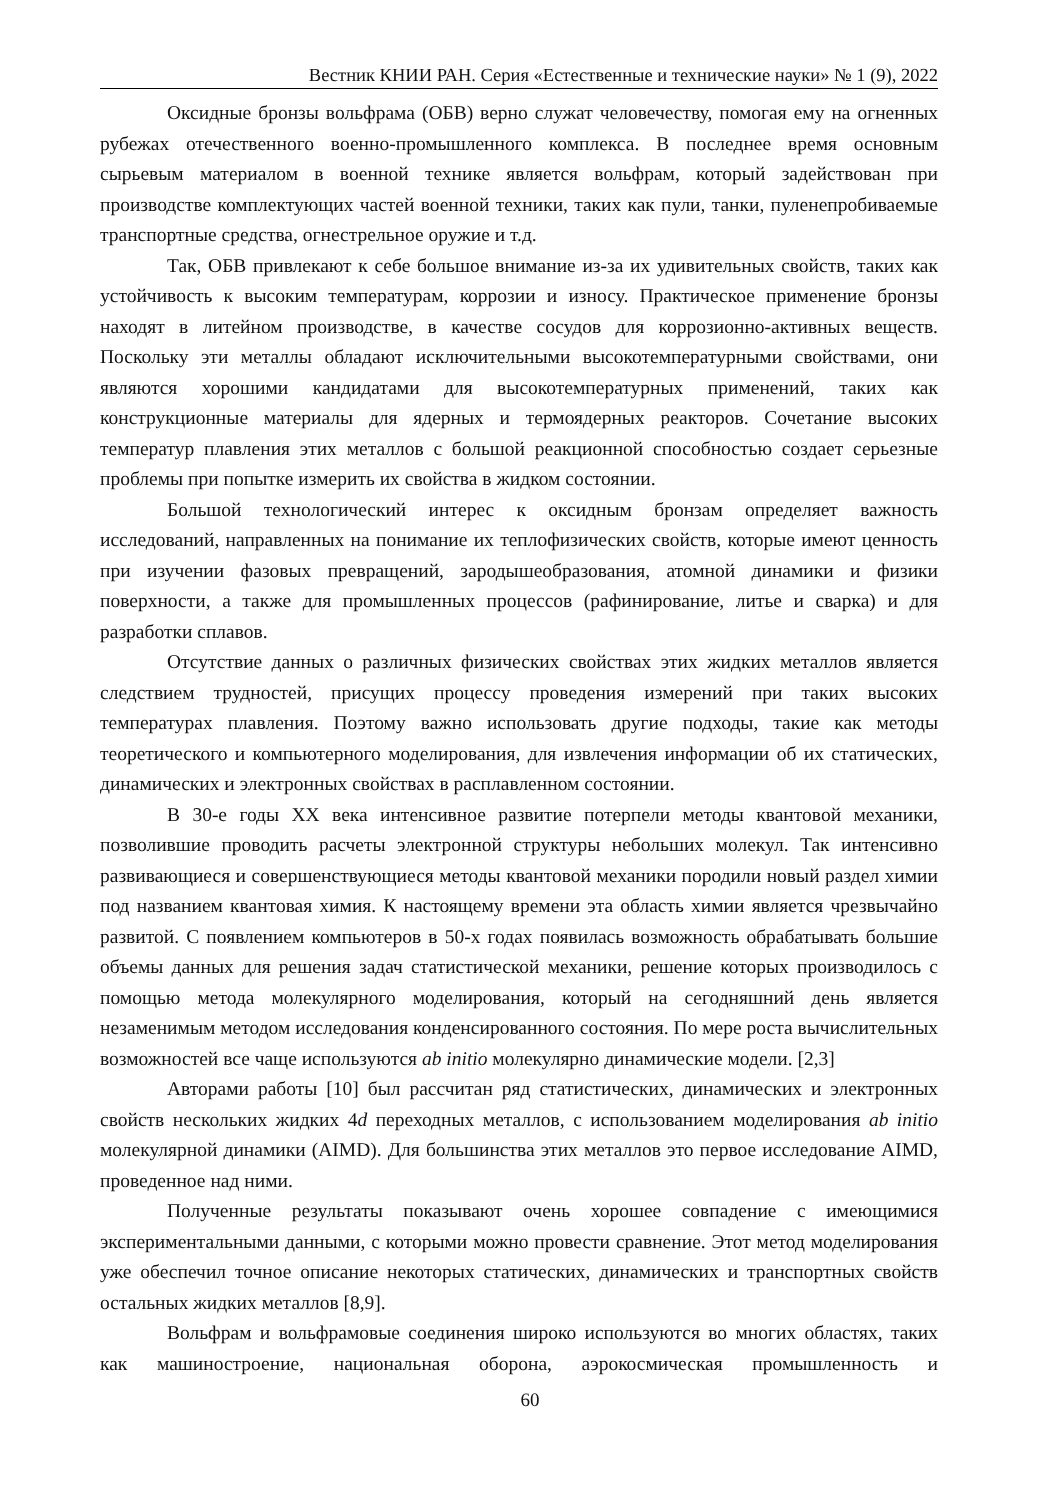Вестник КНИИ РАН. Серия «Естественные и технические науки» № 1 (9), 2022
Оксидные бронзы вольфрама (ОБВ) верно служат человечеству, помогая ему на огненных рубежах отечественного военно-промышленного комплекса. В последнее время основным сырьевым материалом в военной технике является вольфрам, который задействован при производстве комплектующих частей военной техники, таких как пули, танки, пуленепробиваемые транспортные средства, огнестрельное оружие и т.д.
Так, ОБВ привлекают к себе большое внимание из-за их удивительных свойств, таких как устойчивость к высоким температурам, коррозии и износу. Практическое применение бронзы находят в литейном производстве, в качестве сосудов для коррозионно-активных веществ. Поскольку эти металлы обладают исключительными высокотемпературными свойствами, они являются хорошими кандидатами для высокотемпературных применений, таких как конструкционные материалы для ядерных и термоядерных реакторов. Сочетание высоких температур плавления этих металлов с большой реакционной способностью создает серьезные проблемы при попытке измерить их свойства в жидком состоянии.
Большой технологический интерес к оксидным бронзам определяет важность исследований, направленных на понимание их теплофизических свойств, которые имеют ценность при изучении фазовых превращений, зародышеобразования, атомной динамики и физики поверхности, а также для промышленных процессов (рафинирование, литье и сварка) и для разработки сплавов.
Отсутствие данных о различных физических свойствах этих жидких металлов является следствием трудностей, присущих процессу проведения измерений при таких высоких температурах плавления. Поэтому важно использовать другие подходы, такие как методы теоретического и компьютерного моделирования, для извлечения информации об их статических, динамических и электронных свойствах в расплавленном состоянии.
В 30-е годы XX века интенсивное развитие потерпели методы квантовой механики, позволившие проводить расчеты электронной структуры небольших молекул. Так интенсивно развивающиеся и совершенствующиеся методы квантовой механики породили новый раздел химии под названием квантовая химия. К настоящему времени эта область химии является чрезвычайно развитой. С появлением компьютеров в 50-х годах появилась возможность обрабатывать большие объемы данных для решения задач статистической механики, решение которых производилось с помощью метода молекулярного моделирования, который на сегодняшний день является незаменимым методом исследования конденсированного состояния. По мере роста вычислительных возможностей все чаще используются ab initio молекулярно динамические модели. [2,3]
Авторами работы [10] был рассчитан ряд статистических, динамических и электронных свойств нескольких жидких 4d переходных металлов, с использованием моделирования ab initio молекулярной динамики (AIMD). Для большинства этих металлов это первое исследование AIMD, проведенное над ними.
Полученные результаты показывают очень хорошее совпадение с имеющимися экспериментальными данными, с которыми можно провести сравнение. Этот метод моделирования уже обеспечил точное описание некоторых статических, динамических и транспортных свойств остальных жидких металлов [8,9].
Вольфрам и вольфрамовые соединения широко используются во многих областях, таких как машиностроение, национальная оборона, аэрокосмическая промышленность и
60